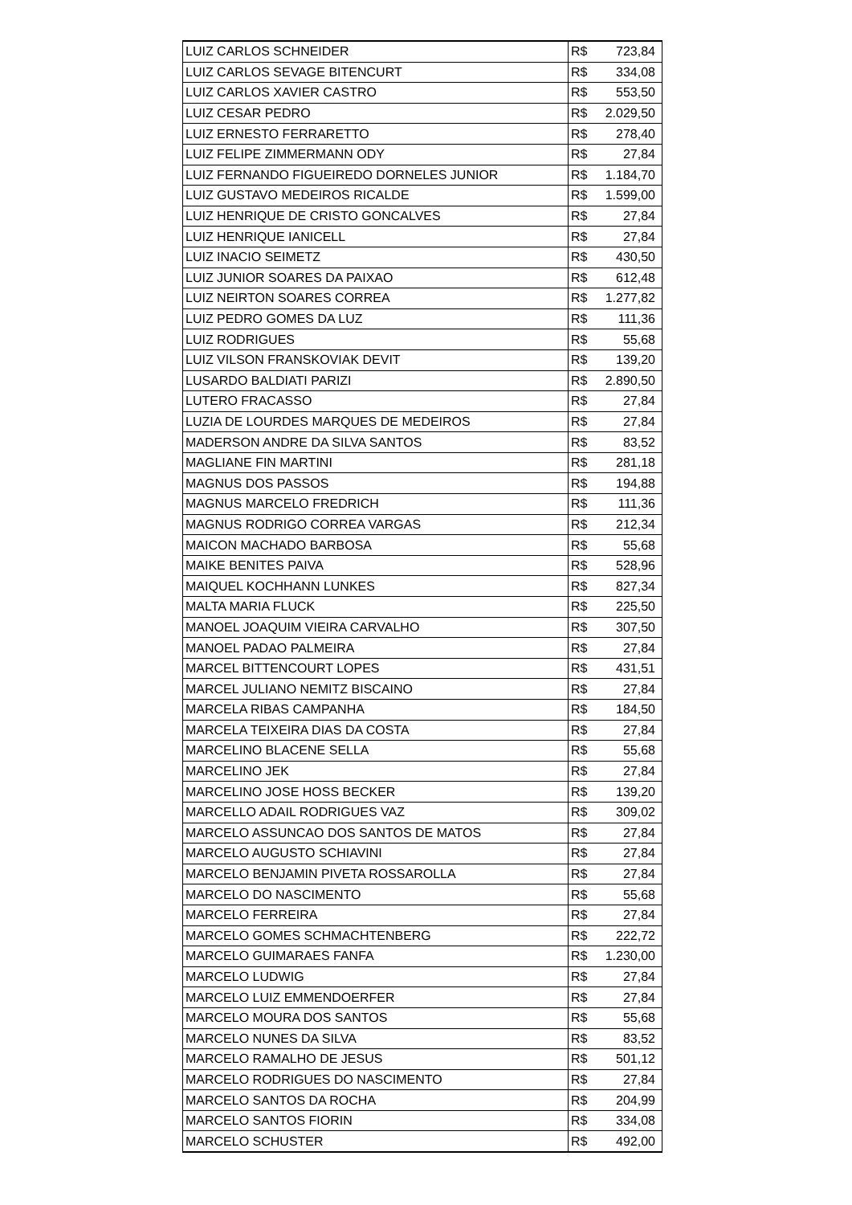| LUIZ CARLOS SCHNEIDER | R$ | 723,84 |
| LUIZ CARLOS SEVAGE BITENCURT | R$ | 334,08 |
| LUIZ CARLOS XAVIER CASTRO | R$ | 553,50 |
| LUIZ CESAR PEDRO | R$ | 2.029,50 |
| LUIZ ERNESTO FERRARETTO | R$ | 278,40 |
| LUIZ FELIPE ZIMMERMANN ODY | R$ | 27,84 |
| LUIZ FERNANDO FIGUEIREDO DORNELES JUNIOR | R$ | 1.184,70 |
| LUIZ GUSTAVO MEDEIROS RICALDE | R$ | 1.599,00 |
| LUIZ HENRIQUE DE CRISTO GONCALVES | R$ | 27,84 |
| LUIZ HENRIQUE IANICELL | R$ | 27,84 |
| LUIZ INACIO SEIMETZ | R$ | 430,50 |
| LUIZ JUNIOR SOARES DA PAIXAO | R$ | 612,48 |
| LUIZ NEIRTON SOARES CORREA | R$ | 1.277,82 |
| LUIZ PEDRO GOMES DA LUZ | R$ | 111,36 |
| LUIZ RODRIGUES | R$ | 55,68 |
| LUIZ VILSON FRANSKOVIAK DEVIT | R$ | 139,20 |
| LUSARDO BALDIATI PARIZI | R$ | 2.890,50 |
| LUTERO FRACASSO | R$ | 27,84 |
| LUZIA DE LOURDES MARQUES DE MEDEIROS | R$ | 27,84 |
| MADERSON ANDRE DA SILVA SANTOS | R$ | 83,52 |
| MAGLIANE FIN MARTINI | R$ | 281,18 |
| MAGNUS DOS PASSOS | R$ | 194,88 |
| MAGNUS MARCELO FREDRICH | R$ | 111,36 |
| MAGNUS RODRIGO CORREA VARGAS | R$ | 212,34 |
| MAICON MACHADO BARBOSA | R$ | 55,68 |
| MAIKE BENITES PAIVA | R$ | 528,96 |
| MAIQUEL KOCHHANN LUNKES | R$ | 827,34 |
| MALTA MARIA FLUCK | R$ | 225,50 |
| MANOEL JOAQUIM VIEIRA CARVALHO | R$ | 307,50 |
| MANOEL PADAO PALMEIRA | R$ | 27,84 |
| MARCEL BITTENCOURT LOPES | R$ | 431,51 |
| MARCEL JULIANO NEMITZ BISCAINO | R$ | 27,84 |
| MARCELA RIBAS CAMPANHA | R$ | 184,50 |
| MARCELA TEIXEIRA DIAS DA COSTA | R$ | 27,84 |
| MARCELINO BLACENE SELLA | R$ | 55,68 |
| MARCELINO JEK | R$ | 27,84 |
| MARCELINO JOSE HOSS BECKER | R$ | 139,20 |
| MARCELLO ADAIL RODRIGUES VAZ | R$ | 309,02 |
| MARCELO ASSUNCAO DOS SANTOS DE MATOS | R$ | 27,84 |
| MARCELO AUGUSTO SCHIAVINI | R$ | 27,84 |
| MARCELO BENJAMIN PIVETA ROSSAROLLA | R$ | 27,84 |
| MARCELO DO NASCIMENTO | R$ | 55,68 |
| MARCELO FERREIRA | R$ | 27,84 |
| MARCELO GOMES SCHMACHTENBERG | R$ | 222,72 |
| MARCELO GUIMARAES FANFA | R$ | 1.230,00 |
| MARCELO LUDWIG | R$ | 27,84 |
| MARCELO LUIZ EMMENDOERFER | R$ | 27,84 |
| MARCELO MOURA DOS SANTOS | R$ | 55,68 |
| MARCELO NUNES DA SILVA | R$ | 83,52 |
| MARCELO RAMALHO DE JESUS | R$ | 501,12 |
| MARCELO RODRIGUES DO NASCIMENTO | R$ | 27,84 |
| MARCELO SANTOS DA ROCHA | R$ | 204,99 |
| MARCELO SANTOS FIORIN | R$ | 334,08 |
| MARCELO SCHUSTER | R$ | 492,00 |